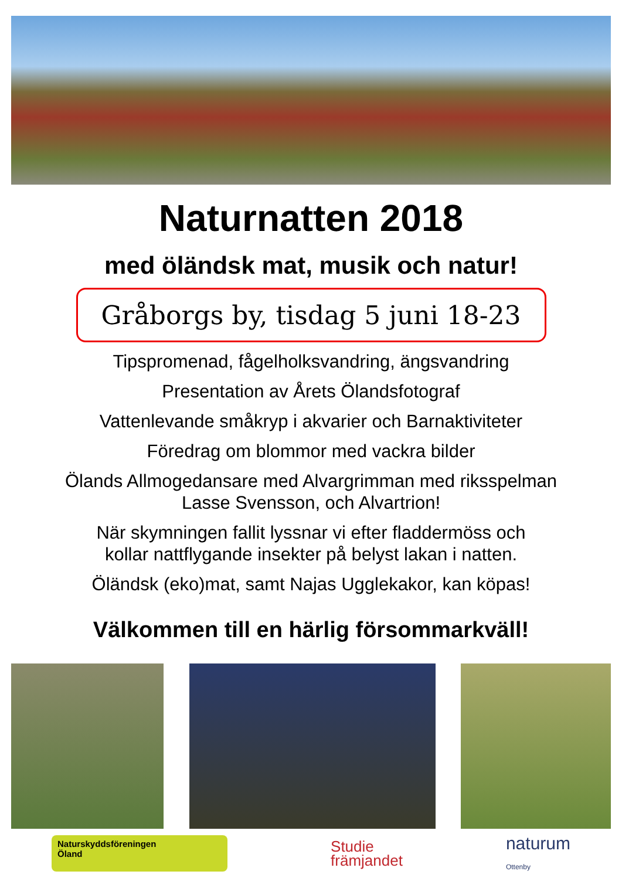Naturnatten 2018
med öländsk mat, musik och natur!
Gråborgs by, tisdag 5 juni 18-23
Tipspromenad, fågelholksvandring, ängsvandring
Presentation av Årets Ölandsfotograf
Vattenlevande småkryp i akvarier och Barnaktiviteter
Föredrag om blommor med vackra bilder
Ölands Allmogedansare med Alvargrimman med riksspelman
Lasse Svensson, och Alvartrion!
När skymningen fallit lyssnar vi efter fladdermöss och
kollar nattflygande insekter på belyst lakan i natten.
Öländsk (eko)mat, samt Najas Ugglekakor, kan köpas!
Välkommen till en härlig försommarkväll!
Naturskyddsföreningen
Öland
Studie
främjandet
naturum
Ottenby